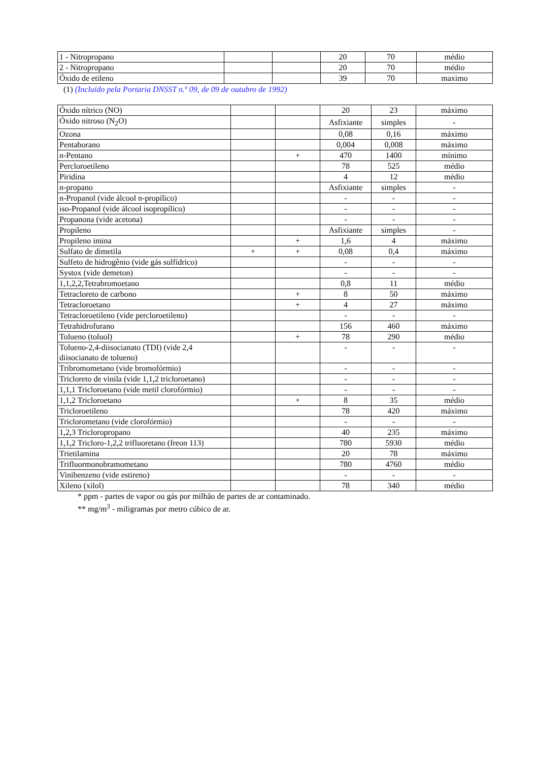| 1 - Nitropropano | | | 20 | 70 | médio |
| 2 - Nitropropano | | | 20 | 70 | médio |
| Óxido de etileno | | | 39 | 70 | maximo |
(1) (Incluído pela Portaria DNSST n.º 09, de 09 de outubro de 1992)
| Óxido nítrico (NO) | | | 20 | 23 | máximo |
| Óxido nitroso (N<sub>2</sub>O) | | | Asfixiante | simples | - |
| Ozona | | | 0,08 | 0,16 | máximo |
| Pentaborano | | | 0,004 | 0,008 | máximo |
| n-Pentano | | + | 470 | 1400 | mínimo |
| Percloroetíleno | | | 78 | 525 | médio |
| Piridina | | | 4 | 12 | médio |
| n-propano | | | Asfixiante | simples | - |
| n-Propanol (vide álcool n-propílico) | | | - | - | - |
| iso-Propanol (vide álcool isopropílico) | | | - | - | - |
| Propanona (vide acetona) | | | - | - | - |
| Propileno | | | Asfixiante | simples | - |
| Propileno imina | | + | 1,6 | 4 | máximo |
| Sulfato de dimetila | + | + | 0,08 | 0,4 | máximo |
| Sulfeto de hidrogênio (vide gás sulfídrico) | | | - | - | - |
| Systox (vide demeton) | | | - | - | - |
| 1,1,2,2,Tetrabromoetano | | | 0,8 | 11 | médio |
| Tetracloreto de carbono | | + | 8 | 50 | máximo |
| Tetracloroetano | | + | 4 | 27 | máximo |
| Tetracloroetileno (vide percloroetileno) | | | - | - | - |
| Tetrahidrofurano | | | 156 | 460 | máximo |
| Tolueno (toluol) | | + | 78 | 290 | médio |
| Tolueno-2,4-diisocianato (TDI) (vide 2,4 diisocianato de tolueno) | | | - | - | - |
| Tribromometano (vide bromofórmio) | | | - | - | - |
| Tricloreto de vinila (vide 1,1,2 tricloroetano) | | | - | - | - |
| 1,1,1 Tricloroetano (vide metil clorofórmio) | | | - | - | - |
| 1,1,2 Tricloroetano | | + | 8 | 35 | médio |
| Tricloroetileno | | | 78 | 420 | máximo |
| Triclorometano (vide clorofórmio) | | | - | - | - |
| 1,2,3 Tricloropropano | | | 40 | 235 | máximo |
| 1,1,2 Tricloro-1,2,2 trifluoretano (freon 113) | | | 780 | 5930 | médio |
| Trietilamina | | | 20 | 78 | máximo |
| Trifluormonobramometano | | | 780 | 4760 | médio |
| Vinibenzeno (vide estireno) | | | - | - | - |
| Xileno (xilol) | | | 78 | 340 | médio |
* ppm - partes de vapor ou gás por milhão de partes de ar contaminado.
** mg/m<sup>3</sup> - miligramas por metro cúbico de ar.